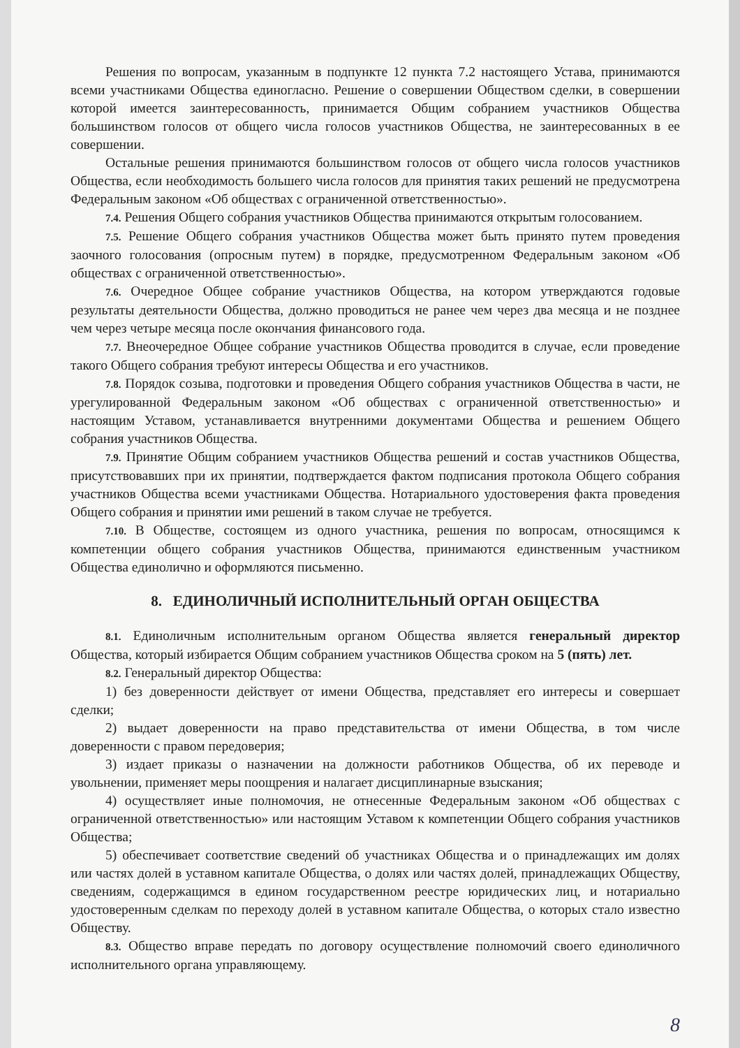Решения по вопросам, указанным в подпункте 12 пункта 7.2 настоящего Устава, принимаются всеми участниками Общества единогласно. Решение о совершении Обществом сделки, в совершении которой имеется заинтересованность, принимается Общим собранием участников Общества большинством голосов от общего числа голосов участников Общества, не заинтересованных в ее совершении.
Остальные решения принимаются большинством голосов от общего числа голосов участников Общества, если необходимость большего числа голосов для принятия таких решений не предусмотрена Федеральным законом «Об обществах с ограниченной ответственностью».
7.4. Решения Общего собрания участников Общества принимаются открытым голосованием.
7.5. Решение Общего собрания участников Общества может быть принято путем проведения заочного голосования (опросным путем) в порядке, предусмотренном Федеральным законом «Об обществах с ограниченной ответственностью».
7.6. Очередное Общее собрание участников Общества, на котором утверждаются годовые результаты деятельности Общества, должно проводиться не ранее чем через два месяца и не позднее чем через четыре месяца после окончания финансового года.
7.7. Внеочередное Общее собрание участников Общества проводится в случае, если проведение такого Общего собрания требуют интересы Общества и его участников.
7.8. Порядок созыва, подготовки и проведения Общего собрания участников Общества в части, не урегулированной Федеральным законом «Об обществах с ограниченной ответственностью» и настоящим Уставом, устанавливается внутренними документами Общества и решением Общего собрания участников Общества.
7.9. Принятие Общим собранием участников Общества решений и состав участников Общества, присутствовавших при их принятии, подтверждается фактом подписания протокола Общего собрания участников Общества всеми участниками Общества. Нотариального удостоверения факта проведения Общего собрания и принятии ими решений в таком случае не требуется.
7.10. В Обществе, состоящем из одного участника, решения по вопросам, относящимся к компетенции общего собрания участников Общества, принимаются единственным участником Общества единолично и оформляются письменно.
8. ЕДИНОЛИЧНЫЙ ИСПОЛНИТЕЛЬНЫЙ ОРГАН ОБЩЕСТВА
8.1. Единоличным исполнительным органом Общества является генеральный директор Общества, который избирается Общим собранием участников Общества сроком на 5 (пять) лет.
8.2. Генеральный директор Общества:
1) без доверенности действует от имени Общества, представляет его интересы и совершает сделки;
2) выдает доверенности на право представительства от имени Общества, в том числе доверенности с правом передоверия;
3) издает приказы о назначении на должности работников Общества, об их переводе и увольнении, применяет меры поощрения и налагает дисциплинарные взыскания;
4) осуществляет иные полномочия, не отнесенные Федеральным законом «Об обществах с ограниченной ответственностью» или настоящим Уставом к компетенции Общего собрания участников Общества;
5) обеспечивает соответствие сведений об участниках Общества и о принадлежащих им долях или частях долей в уставном капитале Общества, о долях или частях долей, принадлежащих Обществу, сведениям, содержащимся в едином государственном реестре юридических лиц, и нотариально удостоверенным сделкам по переходу долей в уставном капитале Общества, о которых стало известно Обществу.
8.3. Общество вправе передать по договору осуществление полномочий своего единоличного исполнительного органа управляющему.
8